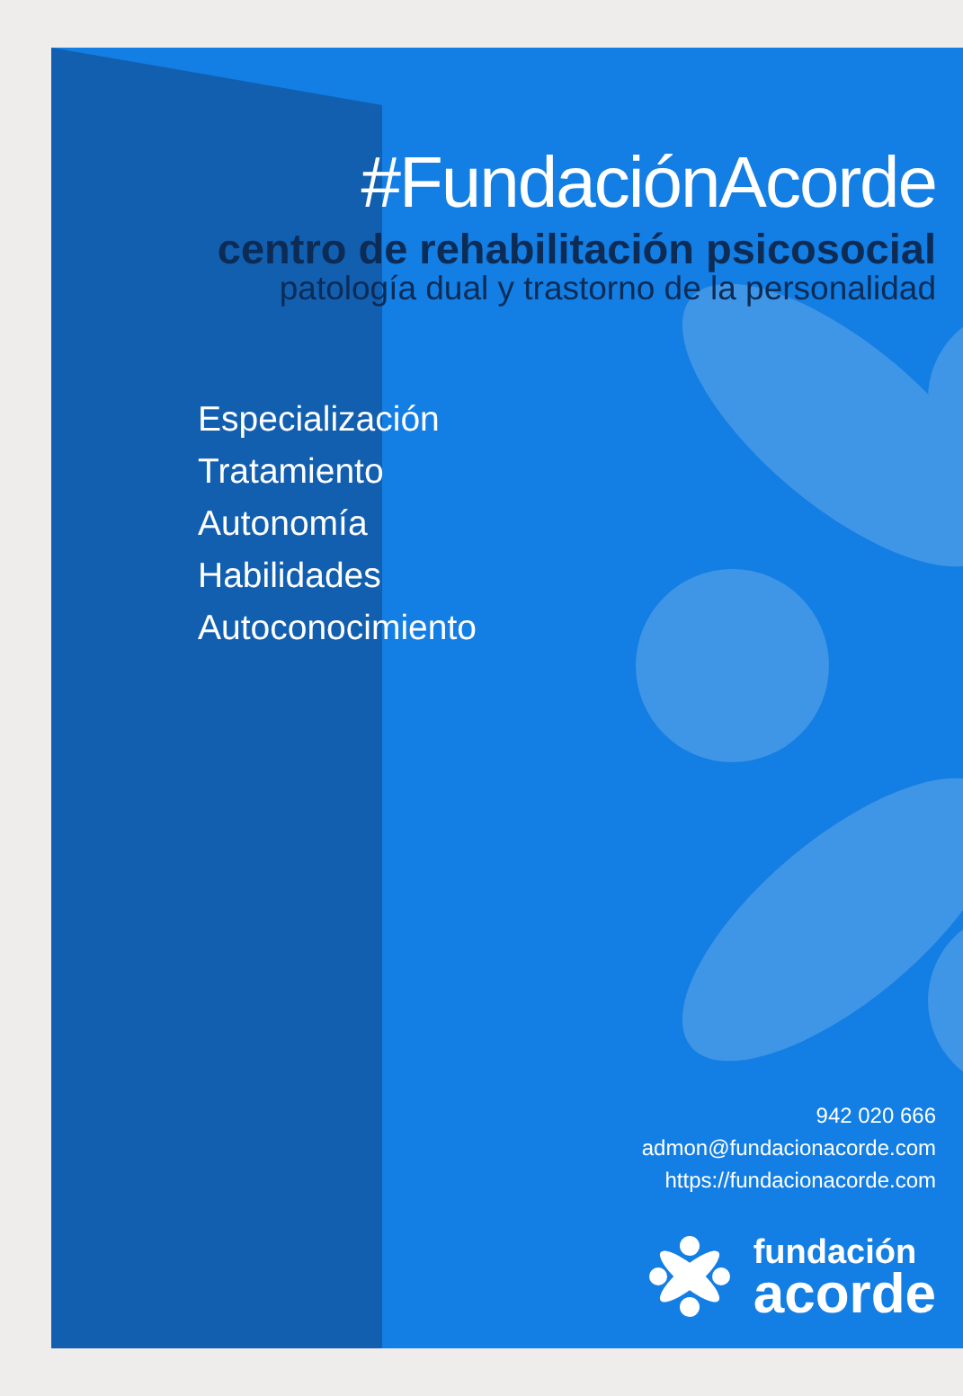#FundaciónAcorde
centro de rehabilitación psicosocial
patología dual y trastorno de la personalidad
Especialización
Tratamiento
Autonomía
Habilidades
Autoconocimiento
942 020 666
admon@fundacionacorde.com
https://fundacionacorde.com
fundación
acorde